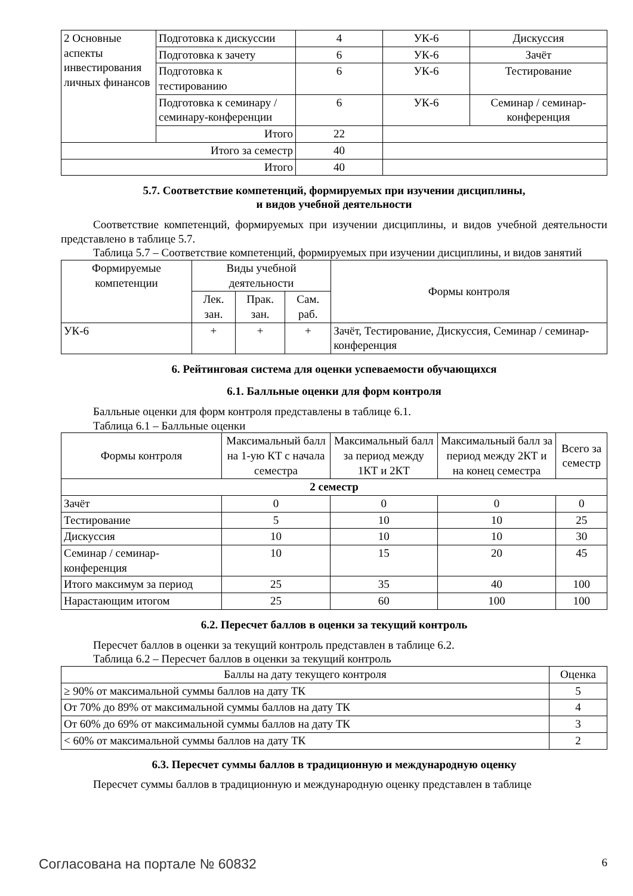| 2 Основные аспекты инвестирования личных финансов | Подготовка к дискуссии | 4 | УК-6 | Дискуссия |
| | Подготовка к зачету | 6 | УК-6 | Зачёт |
| | Подготовка к тестированию | 6 | УК-6 | Тестирование |
| | Подготовка к семинару / семинару-конференции | 6 | УК-6 | Семинар / семинар-конференция |
| | Итого | 22 | | |
| Итого за семестр | | 40 | | |
| Итого | | 40 | | |
5.7. Соответствие компетенций, формируемых при изучении дисциплины,
и видов учебной деятельности
Соответствие компетенций, формируемых при изучении дисциплины, и видов учебной деятельности представлено в таблице 5.7.
Таблица 5.7 – Соответствие компетенций, формируемых при изучении дисциплины, и видов занятий
| Формируемые компетенции | Виды учебной деятельности | | | Формы контроля |
| --- | --- | --- | --- | --- |
| | Лек. зан. | Прак. зан. | Сам. раб. | |
| УК-6 | + | + | + | Зачёт, Тестирование, Дискуссия, Семинар / семинар-конференция |
6. Рейтинговая система для оценки успеваемости обучающихся
6.1. Балльные оценки для форм контроля
Балльные оценки для форм контроля представлены в таблице 6.1.
Таблица 6.1 – Балльные оценки
| Формы контроля | Максимальный балл на 1-ую КТ с начала семестра | Максимальный балл за период между 1КТ и 2КТ | Максимальный балл за период между 2КТ и на конец семестра | Всего за семестр |
| --- | --- | --- | --- | --- |
| 2 семестр | | | | |
| Зачёт | 0 | 0 | 0 | 0 |
| Тестирование | 5 | 10 | 10 | 25 |
| Дискуссия | 10 | 10 | 10 | 30 |
| Семинар / семинар-конференция | 10 | 15 | 20 | 45 |
| Итого максимум за период | 25 | 35 | 40 | 100 |
| Нарастающим итогом | 25 | 60 | 100 | 100 |
6.2. Пересчет баллов в оценки за текущий контроль
Пересчет баллов в оценки за текущий контроль представлен в таблице 6.2.
Таблица 6.2 – Пересчет баллов в оценки за текущий контроль
| Баллы на дату текущего контроля | Оценка |
| --- | --- |
| ≥ 90% от максимальной суммы баллов на дату ТК | 5 |
| От 70% до 89% от максимальной суммы баллов на дату ТК | 4 |
| От 60% до 69% от максимальной суммы баллов на дату ТК | 3 |
| < 60% от максимальной суммы баллов на дату ТК | 2 |
6.3. Пересчет суммы баллов в традиционную и международную оценку
Пересчет суммы баллов в традиционную и международную оценку представлен в таблице
Согласована на портале № 60832 6